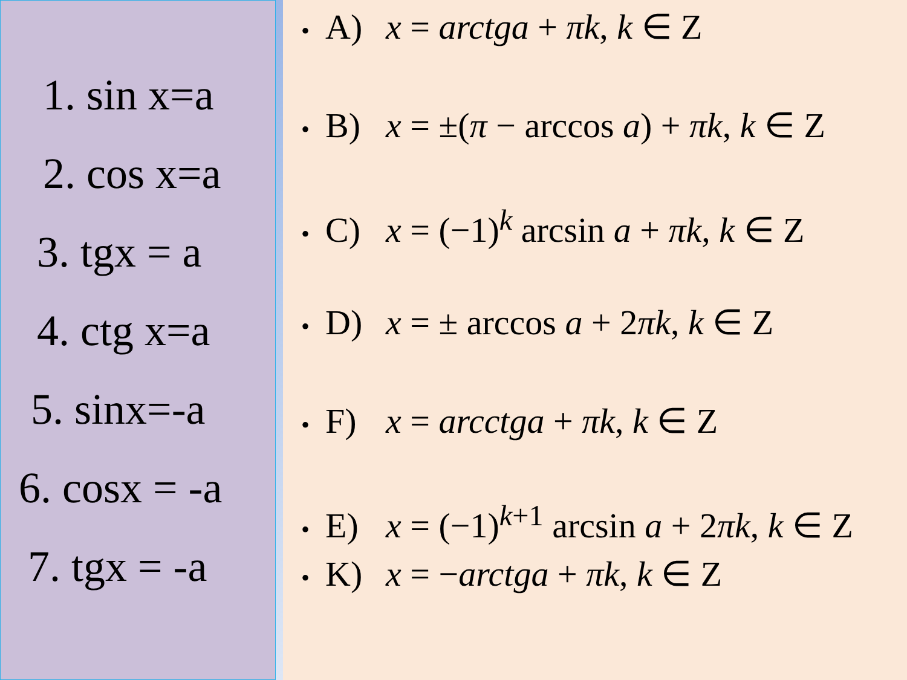1. sin x=a
2. cos x=a
3. tgx = a
4. ctg x=a
5. sinx=-a
6. cosx = -a
7. tgx = -a
• A) x = arctga + πk, k ∈ Z
• B) x = ±(π − arccos a) + πk, k ∈ Z
• C) x = (−1)<sup>k</sup> arcsin a + πk, k ∈ Z
• D) x = ± arccos a + 2πk, k ∈ Z
• F) x = arcctga + πk, k ∈ Z
• E) x = (−1)<sup>k+1</sup> arcsin a + 2πk, k ∈ Z
• K) x = −arctga + πk, k ∈ Z